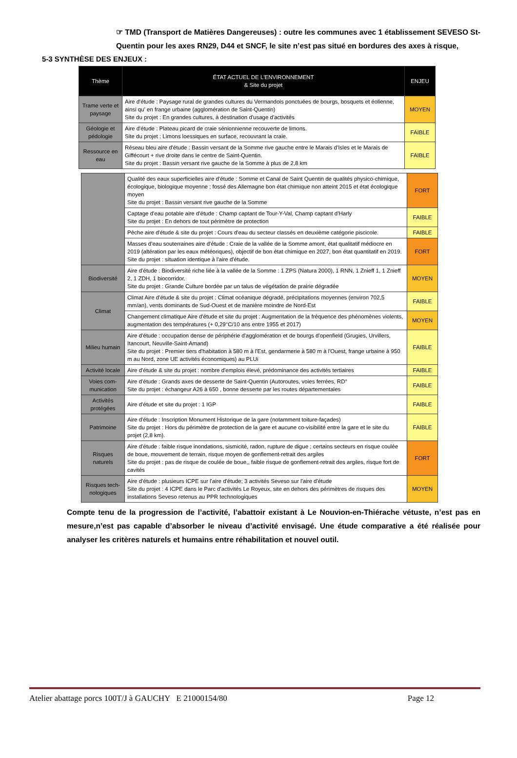☞ TMD (Transport de Matières Dangereuses) : outre les communes avec 1 établissement SEVESO St-Quentin pour les axes RN29, D44 et SNCF, le site n’est pas situé en bordures des axes à risque,
5-3 SYNTHÈSE DES ENJEUX :
| Thème | ÉTAT ACTUEL DE L'ENVIRONNEMENT & Site du projet | ENJEU |
| --- | --- | --- |
| Trame verte et paysage | Aire d'étude : Paysage rural de grandes cultures du Vermandois ponctuées de bourgs, bosquets et éolienne, ainsi qu' en frange urbaine (agglomération de Saint-Quentin) Site du projet : En grandes cultures, à destination d'usage d'activités | MOYEN |
| Géologie et pédologie | Aire d'étude : Plateau picard de craie sénionnienne recouverte de limons. Site du projet : Limons loessiques en surface, recouvrant la craie. | FAIBLE |
| Ressource en eau | Réseau bleu aire d'étude : Bassin versant de la Somme rive gauche entre le Marais d'Isles et le Marais de Giffécourt + rive droite dans le centre de Saint-Quentin. Site du projet : Bassin versant rive gauche de la Somme à plus de 2,8 km | FAIBLE |
| | Qualité des eaux superficielles aire d'étude : Somme et Canal de Saint Quentin de qualités physico-chimique, écologique, biologique moyenne ; fossé des Allemagne bon état chimique non atteint 2015 et état écologique moyen Site du projet : Bassin versant rive gauche de la Somme | FORT |
| | Captage d'eau potable aire d'étude : Champ captant de Tour-Y-Val, Champ captant d'Harly Site du projet : En dehors de tout périmètre de protection | FAIBLE |
| | Pêche aire d'étude & site du projet : Cours d'eau du secteur classés en deuxième catégorie piscicole. | FAIBLE |
| | Masses d'eau souterraines aire d'étude : Craie de la vallée de la Somme amont, état qualitatif médiocre en 2019 (altération par les eaux météoriques), objectif de bon état chimique en 2027, bon état quantitatif en 2019. Site du projet : situation identique à l'aire d'étude. | FORT |
| Biodiversité | Aire d'étude : Biodiversité riche liée à la vallée de la Somme : 1 ZPS (Natura 2000), 1 RNN, 1 Znieff 1, 1 Znieff 2, 1 ZDH, 1 biocorridor. Site du projet : Grande Culture bordée par un talus de végétation de prairie dégradée | MOYEN |
| Climat | Climat Aire d'étude & site du projet : Climat océanique dégradé, précipitations moyennes (environ 702,5 mm/an), vents dominants de Sud-Ouest et de manière moindre de Nord-Est | FAIBLE |
| | Changement climatique Aire d'étude et site du projet : Augmentation de la fréquence des phénomènes violents, augmentation des températures (+ 0,29°C/10 ans entre 1955 et 2017) | MOYEN |
| Milieu humain | Aire d'étude : occupation dense de périphérie d'agglomération et de bourgs d'openfield (Grugies, Urvillers, Itancourt, Neuville-Saint-Amand) Site du projet : Premier tiers d'habitation à 580 m à l'Est, gendarmerie à 580 m à l'Ouest, frange urbaine à 950 m au Nord, zone UE activités économiques) au PLUi | FAIBLE |
| Activité locale | Aire d'étude & site du projet : nombre d'emplois élevé, prédominance des activités tertiaires | FAIBLE |
| Voies com-munication | Aire d'étude : Grands axes de desserte de Saint-Quentin (Autoroutes, voies ferrées, RD° Site du projet : échangeur A26 à 650 , bonne desserte par les routes départementales | FAIBLE |
| Activités protégées | Aire d'étude et site du projet : 1 IGP | FAIBLE |
| Patrimoine | Aire d'étude : Inscription Monument Historique de la gare (notamment toiture-façades) Site du projet : Hors du périmètre de protection de la gare et aucune co-visibilité entre la gare et le site du projet (2,8 km). | FAIBLE |
| Risques naturels | Aire d'étude : faible risque inondations, sismicité, radon, rupture de digue ; certains secteurs en risque coulée de boue, mouvement de terrain, risque moyen de gonflement-retrait des argiles Site du projet : pas de risque de coulée de boue,, faible risque de gonflement-retrait des argiles, risque fort de cavités | FORT |
| Risques tech-nologiques | Aire d'étude : plusieurs ICPE sur l'aire d'étude; 3 activités Seveso sur l'aire d'étude Site du projet : 4 ICPE dans le Parc d'activités Le Royeux, site en dehors des périmètres de risques des installations Seveso retenus au PPR technologiques | MOYEN |
Compte tenu de la progression de l’activité, l’abattoir existant à Le Nouvion-en-Thiérache vétuste, n’est pas en mesure,n’est pas capable d’absorber le niveau d’activité envisagé. Une étude comparative a été réalisée pour analyser les critères naturels et humains entre réhabilitation et nouvel outil.
Atelier abattage porcs 100T/J à GAUCHY E 21000154/80 Page 12